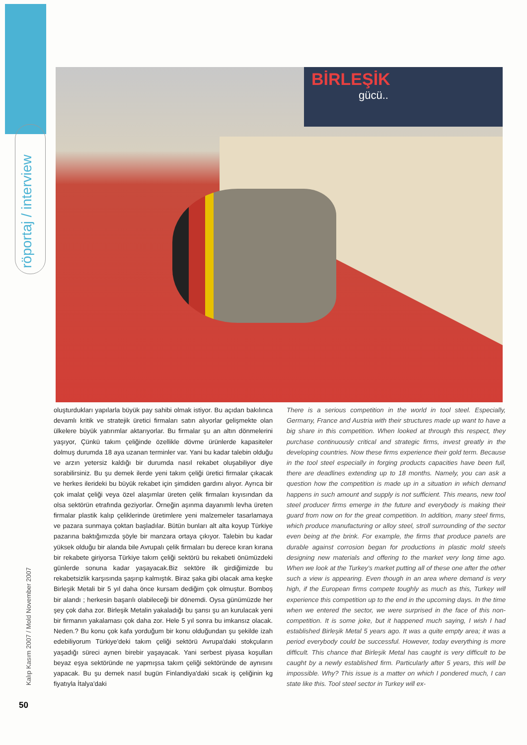röportaj / interview
Kalıp Kasım 2007 / Mold November 2007
50
BİRLEŞİK
gücü..
oluşturdukları yapılarla büyük pay sahibi olmak istiyor. Bu açıdan bakılınca devamlı kritik ve stratejik üretici firmaları satın alıyorlar gelişmekte olan ülkelere büyük yatırımlar aktarıyorlar. Bu firmalar şu an altın dönmelerini yaşıyor, Çünkü takım çeliğinde özellikle dövme ürünlerde kapasiteler dolmuş durumda 18 aya uzanan terminler var. Yani bu kadar talebin olduğu ve arzın yetersiz kaldığı bir durumda nasıl rekabet oluşabiliyor diye sorabilirsiniz. Bu şu demek ilerde yeni takım çeliği üretici firmalar çıkacak ve herkes ilerideki bu büyük rekabet için şimdiden gardını alıyor. Ayrıca bir çok imalat çeliği veya özel alaşımlar üreten çelik firmaları kıyısından da olsa sektörün etrafında geziyorlar. Örneğin aşınma dayanımlı levha üreten firmalar plastik kalıp çeliklerinde üretimlere yeni malzemeler tasarlamaya ve pazara sunmaya çoktan başladılar. Bütün bunları alt alta koyup Türkiye pazarına baktığımızda şöyle bir manzara ortaya çıkıyor. Talebin bu kadar yüksek olduğu bir alanda bile Avrupalı çelik firmaları bu derece kıran kırana bir rekabete giriyorsa Türkiye takım çeliği sektörü bu rekabeti önümüzdeki günlerde sonuna kadar yaşayacak.Biz sektöre ilk girdiğimizde bu rekabetsizlik karşısında şaşırıp kalmıştık. Biraz şaka gibi olacak ama keşke Birleşik Metali bir 5 yıl daha önce kursam dediğim çok olmuştur. Bomboş bir alandı ; herkesin başarılı olabileceği bir dönemdi. Oysa günümüzde her şey çok daha zor. Birleşik Metalin yakaladığı bu şansı şu an kurulacak yeni bir firmanın yakalaması çok daha zor. Hele 5 yıl sonra bu imkansız olacak. Neden.? Bu konu çok kafa yorduğum bir konu olduğundan şu şekilde izah edebiliyorum Türkiye'deki takım çeliği sektörü Avrupa'daki stokçuların yaşadığı süreci aynen birebir yaşayacak. Yani serbest piyasa koşulları beyaz eşya sektöründe ne yapmışsa takım çeliği sektöründe de aynısını yapacak. Bu şu demek nasıl bugün Finlandiya'daki sıcak iş çeliğinin kg fiyatıyla İtalya'daki
There is a serious competition in the world in tool steel. Especially, Germany, France and Austria with their structures made up want to have a big share in this competition. When looked at through this respect, they purchase continuously critical and strategic firms, invest greatly in the developing countries. Now these firms experience their gold term. Because in the tool steel especially in forging products capacities have been full, there are deadlines extending up to 18 months. Namely, you can ask a question how the competition is made up in a situation in which demand happens in such amount and supply is not sufficient. This means, new tool steel producer firms emerge in the future and everybody is making their guard from now on for the great competition. In addition, many steel firms, which produce manufacturing or alloy steel, stroll surrounding of the sector even being at the brink. For example, the firms that produce panels are durable against corrosion began for productions in plastic mold steels designing new materials and offering to the market very long time ago. When we look at the Turkey's market putting all of these one after the other such a view is appearing. Even though in an area where demand is very high, if the European firms compete toughly as much as this, Turkey will experience this competition up to the end in the upcoming days. In the time when we entered the sector, we were surprised in the face of this non-competition. It is some joke, but it happened much saying, I wish I had established Birleşik Metal 5 years ago. It was a quite empty area; it was a period everybody could be successful. However, today everything is more difficult. This chance that Birleşik Metal has caught is very difficult to be caught by a newly established firm. Particularly after 5 years, this will be impossible. Why? This issue is a matter on which I pondered much, I can state like this. Tool steel sector in Turkey will ex-